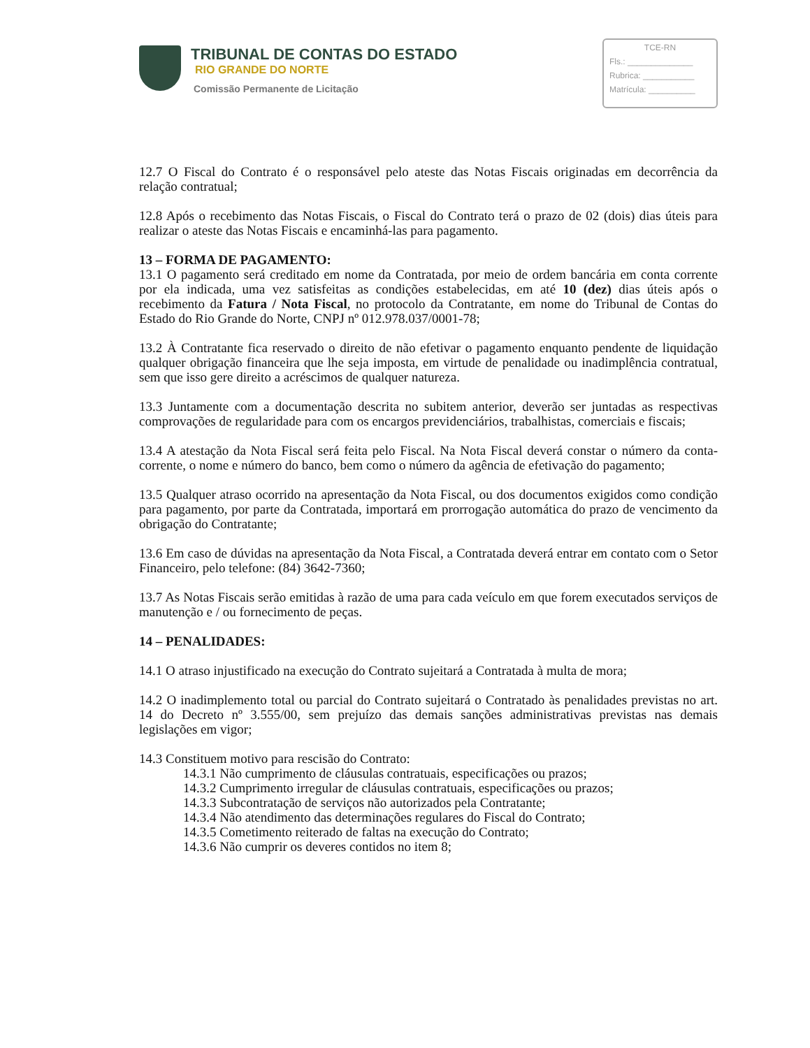TRIBUNAL DE CONTAS DO ESTADO
RIO GRANDE DO NORTE
Comissão Permanente de Licitação
TCE-RN
Fls.: ______________
Rubrica: ___________
Matrícula: __________
12.7 O Fiscal do Contrato é o responsável pelo ateste das Notas Fiscais originadas em decorrência da relação contratual;
12.8 Após o recebimento das Notas Fiscais, o Fiscal do Contrato terá o prazo de 02 (dois) dias úteis para realizar o ateste das Notas Fiscais e encaminhá-las para pagamento.
13 – FORMA DE PAGAMENTO:
13.1 O pagamento será creditado em nome da Contratada, por meio de ordem bancária em conta corrente por ela indicada, uma vez satisfeitas as condições estabelecidas, em até 10 (dez) dias úteis após o recebimento da Fatura / Nota Fiscal, no protocolo da Contratante, em nome do Tribunal de Contas do Estado do Rio Grande do Norte, CNPJ nº 012.978.037/0001-78;
13.2 À Contratante fica reservado o direito de não efetivar o pagamento enquanto pendente de liquidação qualquer obrigação financeira que lhe seja imposta, em virtude de penalidade ou inadimplência contratual, sem que isso gere direito a acréscimos de qualquer natureza.
13.3 Juntamente com a documentação descrita no subitem anterior, deverão ser juntadas as respectivas comprovações de regularidade para com os encargos previdenciários, trabalhistas, comerciais e fiscais;
13.4 A atestação da Nota Fiscal será feita pelo Fiscal. Na Nota Fiscal deverá constar o número da conta-corrente, o nome e número do banco, bem como o número da agência de efetivação do pagamento;
13.5 Qualquer atraso ocorrido na apresentação da Nota Fiscal, ou dos documentos exigidos como condição para pagamento, por parte da Contratada, importará em prorrogação automática do prazo de vencimento da obrigação do Contratante;
13.6 Em caso de dúvidas na apresentação da Nota Fiscal, a Contratada deverá entrar em contato com o Setor Financeiro, pelo telefone: (84) 3642-7360;
13.7 As Notas Fiscais serão emitidas à razão de uma para cada veículo em que forem executados serviços de manutenção e / ou fornecimento de peças.
14 – PENALIDADES:
14.1 O atraso injustificado na execução do Contrato sujeitará a Contratada à multa de mora;
14.2 O inadimplemento total ou parcial do Contrato sujeitará o Contratado às penalidades previstas no art. 14 do Decreto nº 3.555/00, sem prejuízo das demais sanções administrativas previstas nas demais legislações em vigor;
14.3 Constituem motivo para rescisão do Contrato:
14.3.1 Não cumprimento de cláusulas contratuais, especificações ou prazos;
14.3.2 Cumprimento irregular de cláusulas contratuais, especificações ou prazos;
14.3.3 Subcontratação de serviços não autorizados pela Contratante;
14.3.4 Não atendimento das determinações regulares do Fiscal do Contrato;
14.3.5 Cometimento reiterado de faltas na execução do Contrato;
14.3.6 Não cumprir os deveres contidos no item 8;